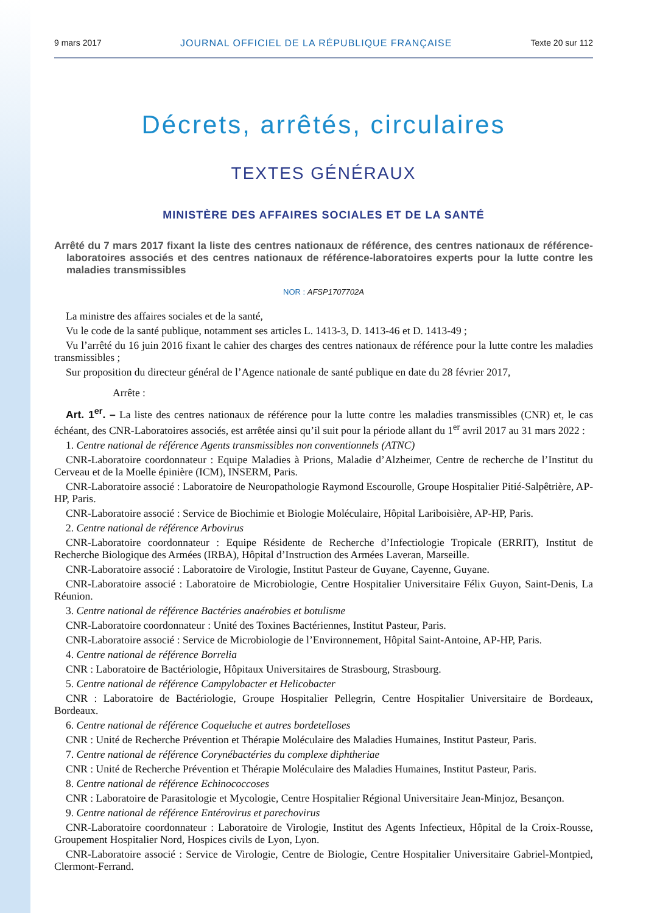9 mars 2017 JOURNAL OFFICIEL DE LA RÉPUBLIQUE FRANÇAISE Texte 20 sur 112
Décrets, arrêtés, circulaires
TEXTES GÉNÉRAUX
MINISTÈRE DES AFFAIRES SOCIALES ET DE LA SANTÉ
Arrêté du 7 mars 2017 fixant la liste des centres nationaux de référence, des centres nationaux de référence-laboratoires associés et des centres nationaux de référence-laboratoires experts pour la lutte contre les maladies transmissibles
NOR : AFSP1707702A
La ministre des affaires sociales et de la santé,
Vu le code de la santé publique, notamment ses articles L. 1413-3, D. 1413-46 et D. 1413-49 ;
Vu l’arrêté du 16 juin 2016 fixant le cahier des charges des centres nationaux de référence pour la lutte contre les maladies transmissibles ;
Sur proposition du directeur général de l’Agence nationale de santé publique en date du 28 février 2017,
Arrête :
Art. 1<sup>er</sup>. – La liste des centres nationaux de référence pour la lutte contre les maladies transmissibles (CNR) et, le cas échéant, des CNR-Laboratoires associés, est arrêtée ainsi qu’il suit pour la période allant du 1<sup>er</sup> avril 2017 au 31 mars 2022 :
1. Centre national de référence Agents transmissibles non conventionnels (ATNC)
CNR-Laboratoire coordonnateur : Equipe Maladies à Prions, Maladie d’Alzheimer, Centre de recherche de l’Institut du Cerveau et de la Moelle épinière (ICM), INSERM, Paris.
CNR-Laboratoire associé : Laboratoire de Neuropathologie Raymond Escourolle, Groupe Hospitalier Pitié-Salpêtrière, AP-HP, Paris.
CNR-Laboratoire associé : Service de Biochimie et Biologie Moléculaire, Hôpital Lariboisière, AP-HP, Paris.
2. Centre national de référence Arbovirus
CNR-Laboratoire coordonnateur : Equipe Résidente de Recherche d’Infectiologie Tropicale (ERRIT), Institut de Recherche Biologique des Armées (IRBA), Hôpital d’Instruction des Armées Laveran, Marseille.
CNR-Laboratoire associé : Laboratoire de Virologie, Institut Pasteur de Guyane, Cayenne, Guyane.
CNR-Laboratoire associé : Laboratoire de Microbiologie, Centre Hospitalier Universitaire Félix Guyon, Saint-Denis, La Réunion.
3. Centre national de référence Bactéries anaérobies et botulisme
CNR-Laboratoire coordonnateur : Unité des Toxines Bactériennes, Institut Pasteur, Paris.
CNR-Laboratoire associé : Service de Microbiologie de l’Environnement, Hôpital Saint-Antoine, AP-HP, Paris.
4. Centre national de référence Borrelia
CNR : Laboratoire de Bactériologie, Hôpitaux Universitaires de Strasbourg, Strasbourg.
5. Centre national de référence Campylobacter et Helicobacter
CNR : Laboratoire de Bactériologie, Groupe Hospitalier Pellegrin, Centre Hospitalier Universitaire de Bordeaux, Bordeaux.
6. Centre national de référence Coqueluche et autres bordetelloses
CNR : Unité de Recherche Prévention et Thérapie Moléculaire des Maladies Humaines, Institut Pasteur, Paris.
7. Centre national de référence Corynébactéries du complexe diphtheriae
CNR : Unité de Recherche Prévention et Thérapie Moléculaire des Maladies Humaines, Institut Pasteur, Paris.
8. Centre national de référence Echinococcoses
CNR : Laboratoire de Parasitologie et Mycologie, Centre Hospitalier Régional Universitaire Jean-Minjoz, Besançon.
9. Centre national de référence Entérovirus et parechovirus
CNR-Laboratoire coordonnateur : Laboratoire de Virologie, Institut des Agents Infectieux, Hôpital de la Croix-Rousse, Groupement Hospitalier Nord, Hospices civils de Lyon, Lyon.
CNR-Laboratoire associé : Service de Virologie, Centre de Biologie, Centre Hospitalier Universitaire Gabriel-Montpied, Clermont-Ferrand.